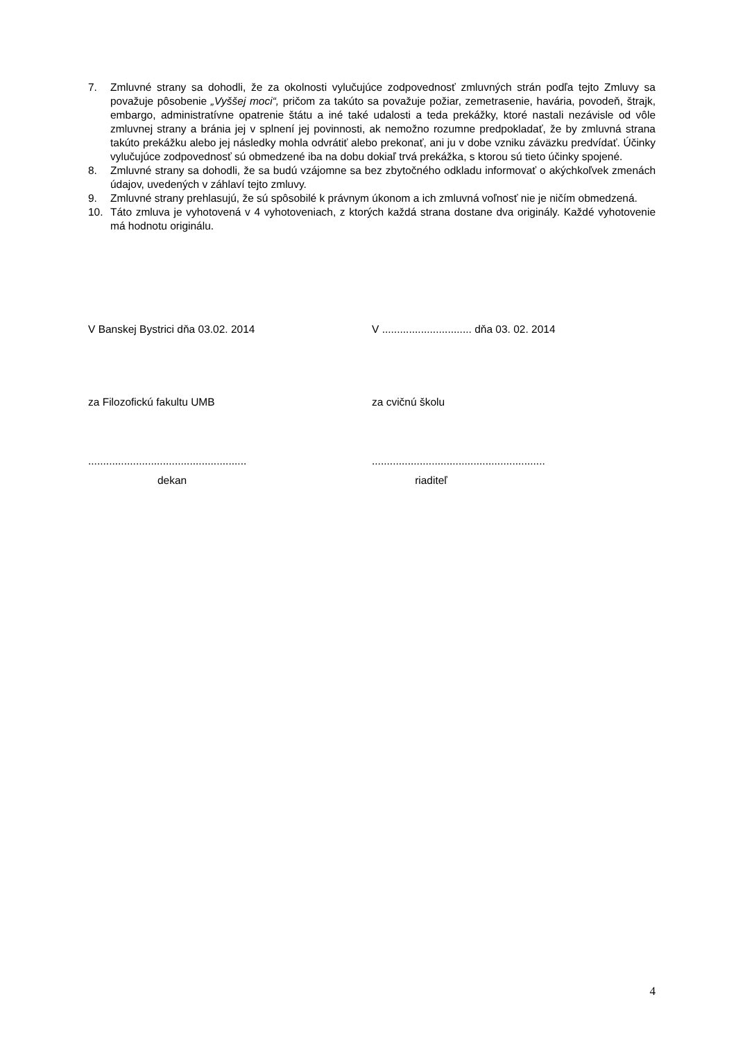7. Zmluvné strany sa dohodli, že za okolnosti vylučujúce zodpovednosť zmluvných strán podľa tejto Zmluvy sa považuje pôsobenie „Vyššej moci“, pričom za takúto sa považuje požiar, zemetrasenie, havária, povodeň, štrajk, embargo, administratívne opatrenie štátu a iné také udalosti a teda prekážky, ktoré nastali nezávisle od vôle zmluvnej strany a bránia jej v splnení jej povinnosti, ak nemožno rozumne predpokladať, že by zmluvná strana takúto prekážku alebo jej následky mohla odvrátiť alebo prekonať, ani ju v dobe vzniku záväzku predvídať. Účinky vylučujúce zodpovednosť sú obmedzené iba na dobu dokiaľ trvá prekážka, s ktorou sú tieto účinky spojené.
8. Zmluvné strany sa dohodli, že sa budú vzájomne sa bez zbytočného odkladu informovať o akýchkoľvek zmenách údajov, uvedených v záhlaví tejto zmluvy.
9. Zmluvné strany prehlasujú, že sú spôsobilé k právnym úkonom a ich zmluvná voľnosť nie je ničím obmedzená.
10. Táto zmluva je vyhotovená v 4 vyhotoveniach, z ktorých každá strana dostane dva originály. Každé vyhotovenie má hodnotu originálu.
V Banskej Bystrici dňa 03.02. 2014 V .............................. dňa 03. 02. 2014
za Filozofickú fakultu UMB za cvičnú školu
.....................................................
..........................................................
dekan riaditeľ
4